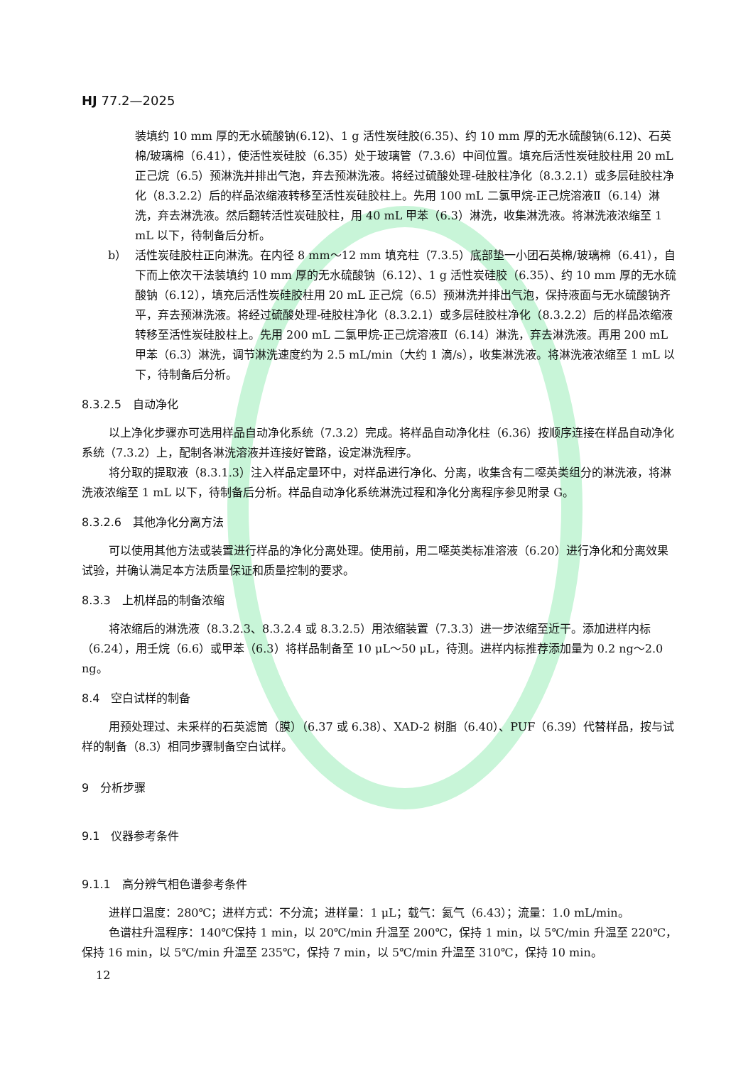HJ 77.2—2025
装填约 10 mm 厚的无水硫酸钠(6.12)、1 g 活性炭硅胶(6.35)、约 10 mm 厚的无水硫酸钠(6.12)、石英棉/玻璃棉（6.41），使活性炭硅胶（6.35）处于玻璃管（7.3.6）中间位置。填充后活性炭硅胶柱用 20 mL 正己烷（6.5）预淋洗并排出气泡，弃去预淋洗液。将经过硫酸处理-硅胶柱净化（8.3.2.1）或多层硅胶柱净化（8.3.2.2）后的样品浓缩液转移至活性炭硅胶柱上。先用 100 mL 二氯甲烷-正己烷溶液Ⅱ（6.14）淋洗，弃去淋洗液。然后翻转活性炭硅胶柱，用 40 mL 甲苯（6.3）淋洗，收集淋洗液。将淋洗液浓缩至 1 mL 以下，待制备后分析。
b） 活性炭硅胶柱正向淋洗。在内径 8 mm～12 mm 填充柱（7.3.5）底部垫一小团石英棉/玻璃棉（6.41），自下而上依次干法装填约 10 mm 厚的无水硫酸钠（6.12）、1 g 活性炭硅胶（6.35）、约 10 mm 厚的无水硫酸钠（6.12），填充后活性炭硅胶柱用 20 mL 正己烷（6.5）预淋洗并排出气泡，保持液面与无水硫酸钠齐平，弃去预淋洗液。将经过硫酸处理-硅胶柱净化（8.3.2.1）或多层硅胶柱净化（8.3.2.2）后的样品浓缩液转移至活性炭硅胶柱上。先用 200 mL 二氯甲烷-正己烷溶液Ⅱ（6.14）淋洗，弃去淋洗液。再用 200 mL 甲苯（6.3）淋洗，调节淋洗速度约为 2.5 mL/min（大约 1 滴/s），收集淋洗液。将淋洗液浓缩至 1 mL 以下，待制备后分析。
8.3.2.5　自动净化
以上净化步骤亦可选用样品自动净化系统（7.3.2）完成。将样品自动净化柱（6.36）按顺序连接在样品自动净化系统（7.3.2）上，配制各淋洗溶液并连接好管路，设定淋洗程序。
将分取的提取液（8.3.1.3）注入样品定量环中，对样品进行净化、分离，收集含有二噁英类组分的淋洗液，将淋洗液浓缩至 1 mL 以下，待制备后分析。样品自动净化系统淋洗过程和净化分离程序参见附录 G。
8.3.2.6　其他净化分离方法
可以使用其他方法或装置进行样品的净化分离处理。使用前，用二噁英类标准溶液（6.20）进行净化和分离效果试验，并确认满足本方法质量保证和质量控制的要求。
8.3.3　上机样品的制备浓缩
将浓缩后的淋洗液（8.3.2.3、8.3.2.4 或 8.3.2.5）用浓缩装置（7.3.3）进一步浓缩至近干。添加进样内标（6.24），用壬烷（6.6）或甲苯（6.3）将样品制备至 10 μL～50 μL，待测。进样内标推荐添加量为 0.2 ng～2.0 ng。
8.4　空白试样的制备
用预处理过、未采样的石英滤筒（膜）（6.37 或 6.38）、XAD-2 树脂（6.40）、PUF（6.39）代替样品，按与试样的制备（8.3）相同步骤制备空白试样。
9　分析步骤
9.1　仪器参考条件
9.1.1　高分辨气相色谱参考条件
进样口温度：280℃；进样方式：不分流；进样量：1 μL；载气：氦气（6.43）；流量：1.0 mL/min。
色谱柱升温程序：140℃保持 1 min，以 20℃/min 升温至 200℃，保持 1 min，以 5℃/min 升温至 220℃，保持 16 min，以 5℃/min 升温至 235℃，保持 7 min，以 5℃/min 升温至 310℃，保持 10 min。
12